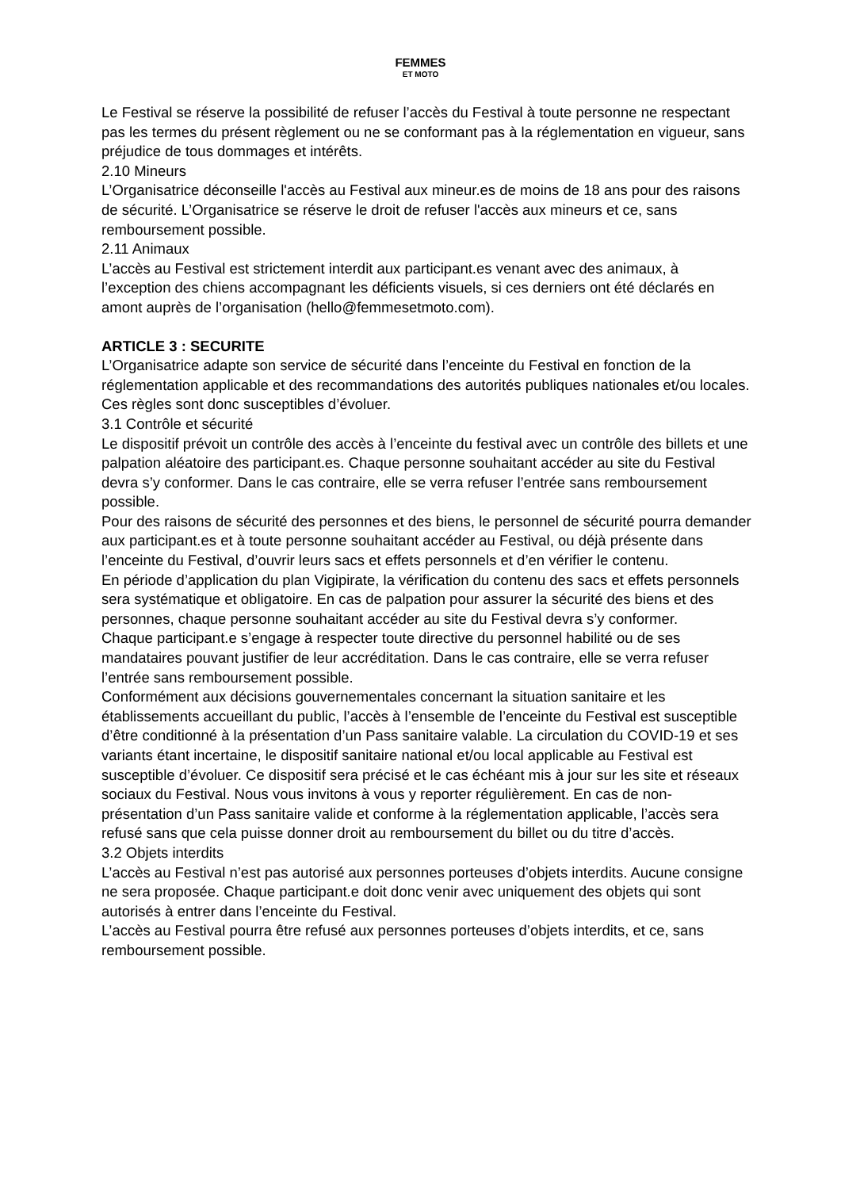FEMMES
ET MOTO
Le Festival se réserve la possibilité de refuser l’accès du Festival à toute personne ne respectant pas les termes du présent règlement ou ne se conformant pas à la réglementation en vigueur, sans préjudice de tous dommages et intérêts.
2.10 Mineurs
L’Organisatrice déconseille l'accès au Festival aux mineur.es de moins de 18 ans pour des raisons de sécurité. L’Organisatrice se réserve le droit de refuser l'accès aux mineurs et ce, sans remboursement possible.
2.11 Animaux
L’accès au Festival est strictement interdit aux participant.es venant avec des animaux, à l’exception des chiens accompagnant les déficients visuels, si ces derniers ont été déclarés en amont auprès de l’organisation (hello@femmesetmoto.com).
ARTICLE 3 : SECURITE
L’Organisatrice adapte son service de sécurité dans l’enceinte du Festival en fonction de la réglementation applicable et des recommandations des autorités publiques nationales et/ou locales. Ces règles sont donc susceptibles d’évoluer.
3.1 Contrôle et sécurité
Le dispositif prévoit un contrôle des accès à l’enceinte du festival avec un contrôle des billets et une palpation aléatoire des participant.es. Chaque personne souhaitant accéder au site du Festival devra s’y conformer. Dans le cas contraire, elle se verra refuser l’entrée sans remboursement possible.
Pour des raisons de sécurité des personnes et des biens, le personnel de sécurité pourra demander aux participant.es et à toute personne souhaitant accéder au Festival, ou déjà présente dans l’enceinte du Festival, d’ouvrir leurs sacs et effets personnels et d’en vérifier le contenu.
En période d’application du plan Vigipirate, la vérification du contenu des sacs et effets personnels sera systématique et obligatoire. En cas de palpation pour assurer la sécurité des biens et des personnes, chaque personne souhaitant accéder au site du Festival devra s’y conformer.
Chaque participant.e s’engage à respecter toute directive du personnel habilité ou de ses mandataires pouvant justifier de leur accréditation. Dans le cas contraire, elle se verra refuser l’entrée sans remboursement possible.
Conformément aux décisions gouvernementales concernant la situation sanitaire et les établissements accueillant du public, l’accès à l’ensemble de l’enceinte du Festival est susceptible d’être conditionné à la présentation d’un Pass sanitaire valable. La circulation du COVID-19 et ses variants étant incertaine, le dispositif sanitaire national et/ou local applicable au Festival est susceptible d’évoluer. Ce dispositif sera précisé et le cas échéant mis à jour sur les site et réseaux sociaux du Festival. Nous vous invitons à vous y reporter régulièrement. En cas de non-présentation d’un Pass sanitaire valide et conforme à la réglementation applicable, l’accès sera refusé sans que cela puisse donner droit au remboursement du billet ou du titre d’accès.
3.2 Objets interdits
L’accès au Festival n’est pas autorisé aux personnes porteuses d’objets interdits. Aucune consigne ne sera proposée. Chaque participant.e doit donc venir avec uniquement des objets qui sont autorisés à entrer dans l’enceinte du Festival.
L’accès au Festival pourra être refusé aux personnes porteuses d’objets interdits, et ce, sans remboursement possible.